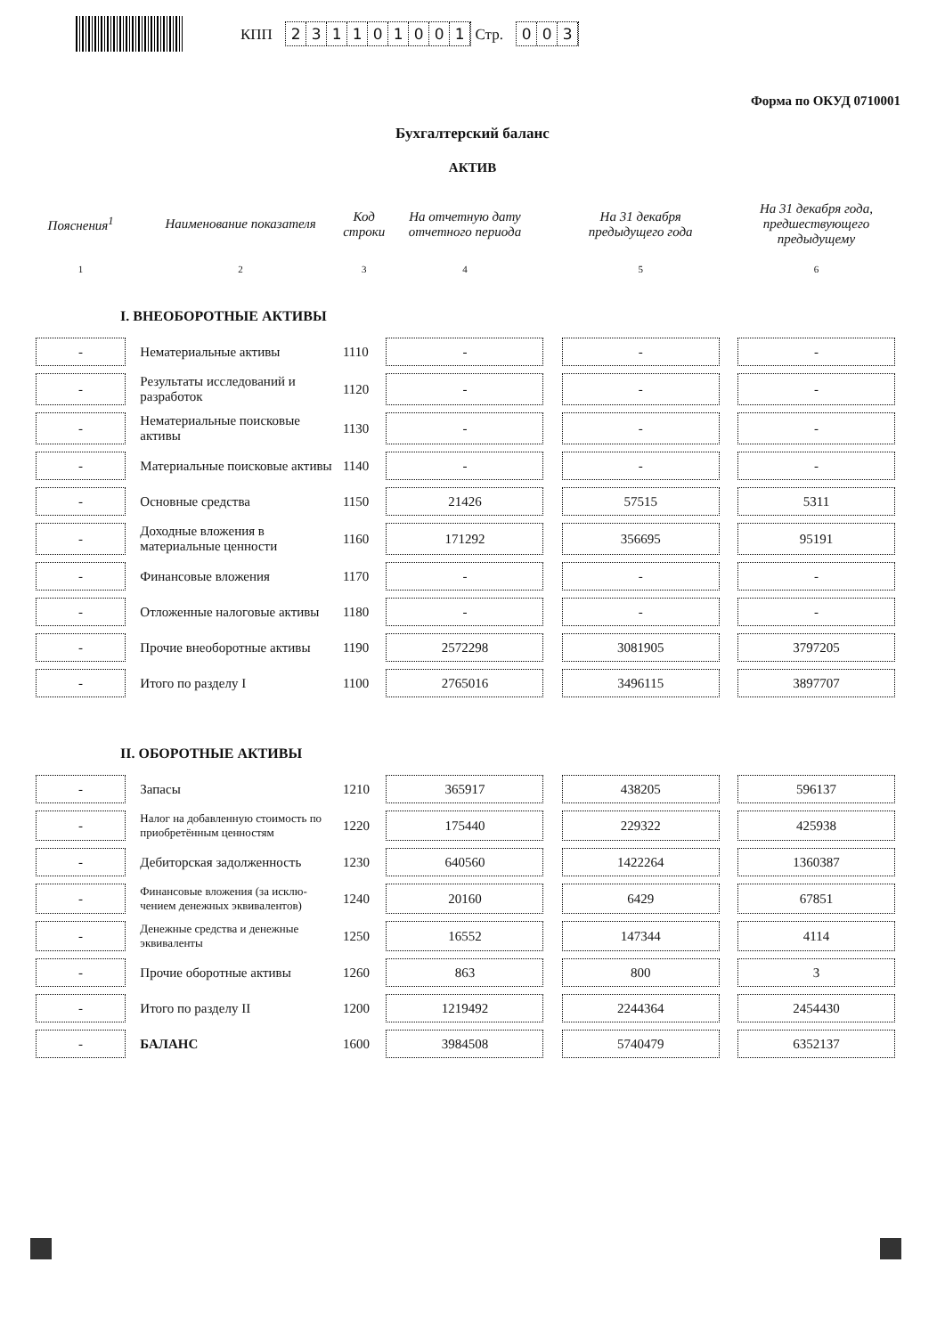КПП 231101001 Стр. 003
Форма по ОКУД 0710001
Бухгалтерский баланс
АКТИВ
| Пояснения<sup>1</sup> | | Наименование показателя | Код строки | На отчетную дату отчетного периода | | На 31 декабря предыдущего года | | На 31 декабря года, предшествующего предыдущему |
| --- | --- | --- | --- | --- | --- | --- | --- | --- |
| 1 | | 2 | 3 | 4 | | 5 | | 6 |
| I. ВНЕОБОРОТНЫЕ АКТИВЫ | | | | | | | | |
| - | | Нематериальные активы | 1110 | - | | - | | - |
| - | | Результаты исследований и разработок | 1120 | - | | - | | - |
| - | | Нематериальные поисковые активы | 1130 | - | | - | | - |
| - | | Материальные поисковые активы | 1140 | - | | - | | - |
| - | | Основные средства | 1150 | 21426 | | 57515 | | 5311 |
| - | | Доходные вложения в материальные ценности | 1160 | 171292 | | 356695 | | 95191 |
| - | | Финансовые вложения | 1170 | - | | - | | - |
| - | | Отложенные налоговые активы | 1180 | - | | - | | - |
| - | | Прочие внеоборотные активы | 1190 | 2572298 | | 3081905 | | 3797205 |
| - | | Итого по разделу I | 1100 | 2765016 | | 3496115 | | 3897707 |
| II. ОБОРОТНЫЕ АКТИВЫ | | | | | | | | |
| - | | Запасы | 1210 | 365917 | | 438205 | | 596137 |
| - | | Налог на добавленную стоимость по приобретённым ценностям | 1220 | 175440 | | 229322 | | 425938 |
| - | | Дебиторская задолженность | 1230 | 640560 | | 1422264 | | 1360387 |
| - | | Финансовые вложения (за исклю-чением денежных эквивалентов) | 1240 | 20160 | | 6429 | | 67851 |
| - | | Денежные средства и денежные эквиваленты | 1250 | 16552 | | 147344 | | 4114 |
| - | | Прочие оборотные активы | 1260 | 863 | | 800 | | 3 |
| - | | Итого по разделу II | 1200 | 1219492 | | 2244364 | | 2454430 |
| - | | БАЛАНС | 1600 | 3984508 | | 5740479 | | 6352137 |